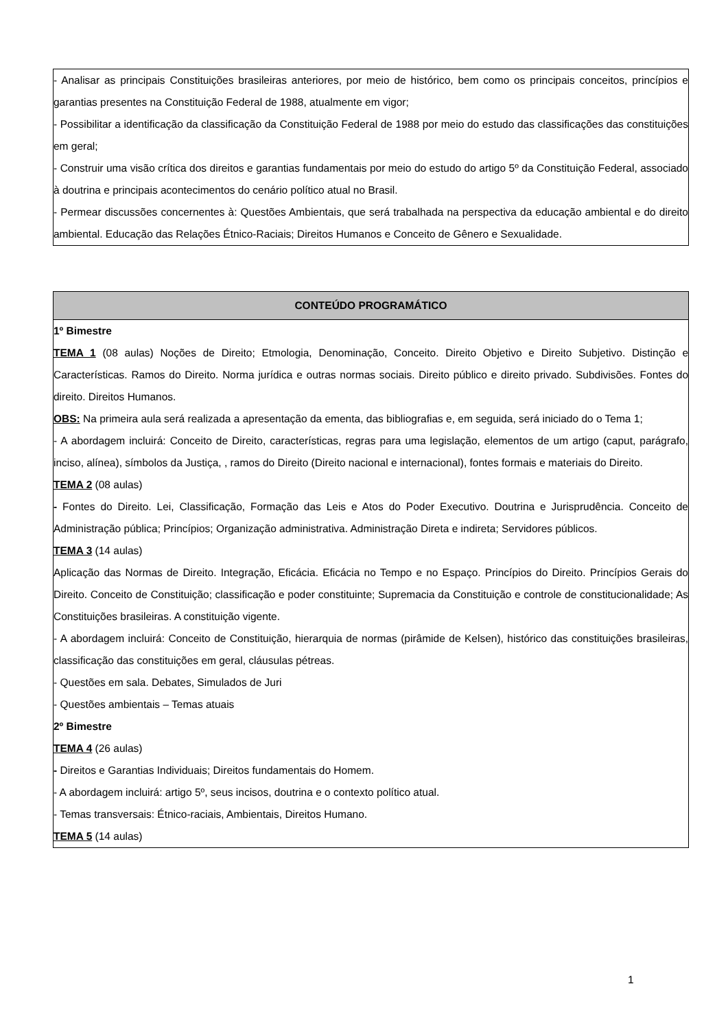| - Analisar as principais Constituições brasileiras anteriores, por meio de histórico, bem como os principais conceitos, princípios e garantias presentes na Constituição Federal de 1988, atualmente em vigor; - Possibilitar a identificação da classificação da Constituição Federal de 1988 por meio do estudo das classificações das constituições em geral; - Construir uma visão crítica dos direitos e garantias fundamentais por meio do estudo do artigo 5º da Constituição Federal, associado à doutrina e principais acontecimentos do cenário político atual no Brasil. - Permear discussões concernentes à: Questões Ambientais, que será trabalhada na perspectiva da educação ambiental e do direito ambiental. Educação das Relações Étnico-Raciais; Direitos Humanos e Conceito de Gênero e Sexualidade. |
| CONTEÚDO PROGRAMÁTICO |
| --- |
| 1º Bimestre TEMA 1 (08 aulas) Noções de Direito; Etmologia, Denominação, Conceito. Direito Objetivo e Direito Subjetivo. Distinção e Características. Ramos do Direito. Norma jurídica e outras normas sociais. Direito público e direito privado. Subdivisões. Fontes do direito. Direitos Humanos. OBS: Na primeira aula será realizada a apresentação da ementa, das bibliografias e, em seguida, será iniciado do o Tema 1; - A abordagem incluirá: Conceito de Direito, características, regras para uma legislação, elementos de um artigo (caput, parágrafo, inciso, alínea), símbolos da Justiça, , ramos do Direito (Direito nacional e internacional), fontes formais e materiais do Direito. TEMA 2 (08 aulas) - Fontes do Direito. Lei, Classificação, Formação das Leis e Atos do Poder Executivo. Doutrina e Jurisprudência. Conceito de Administração pública; Princípios; Organização administrativa. Administração Direta e indireta; Servidores públicos. TEMA 3 (14 aulas) Aplicação das Normas de Direito. Integração, Eficácia. Eficácia no Tempo e no Espaço. Princípios do Direito. Princípios Gerais do Direito. Conceito de Constituição; classificação e poder constituinte; Supremacia da Constituição e controle de constitucionalidade; As Constituições brasileiras. A constituição vigente. - A abordagem incluirá: Conceito de Constituição, hierarquia de normas (pirâmide de Kelsen), histórico das constituições brasileiras, classificação das constituições em geral, cláusulas pétreas. - Questões em sala. Debates, Simulados de Juri - Questões ambientais – Temas atuais 2º Bimestre TEMA 4 (26 aulas) - Direitos e Garantias Individuais; Direitos fundamentais do Homem. - A abordagem incluirá: artigo 5º, seus incisos, doutrina e o contexto político atual. - Temas transversais: Étnico-raciais, Ambientais, Direitos Humano. TEMA 5 (14 aulas) |
1